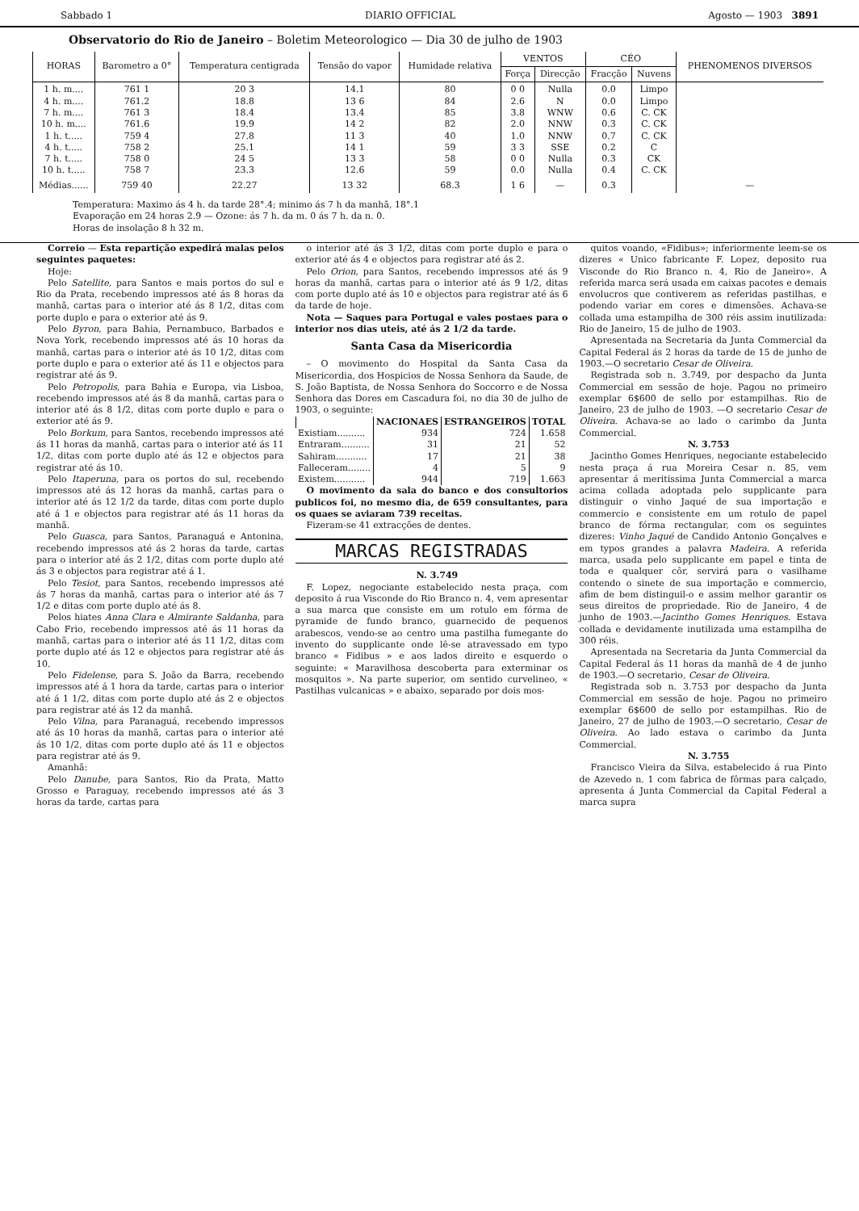Sabbado 1 DIARIO OFFICIAL Agosto — 1903 3891
Observatorio do Rio de Janeiro – Boletim Meteorologico — Dia 30 de julho de 1903
| HORAS | Barometro a 0° | Temperatura centigrada | Tensão do vapor | Humidade relativa | VENTOS | | CÉO | | PHENOMENOS DIVERSOS |
| --- | --- | --- | --- | --- | --- | --- | --- | --- | --- |
| | | | | | Força | Direcção | Fracção | Nuvens | |
| 1 h. m.... 4 h. m.... 7 h. m.... 10 h. m.... 1 h. t..... 4 h. t..... 7 h. t..... 10 h. t..... | 761 1 761.2 761 3 761.6 759 4 758 2 758 0 758 7 | 20 3 18.8 18.4 19.9 27.8 25.1 24 5 23.3 | 14.1 13 6 13.4 14 2 11 3 14 1 13 3 12.6 | 80 84 85 82 40 59 58 59 | 0 0 2.6 3.8 2.0 1.0 3 3 0 0 0.0 | Nulla N WNW NNW NNW SSE Nulla Nulla | 0.0 0.0 0.6 0.3 0.7 0.2 0.3 0.4 | Limpo Limpo C. CK C. CK C. CK C CK C. CK | |
| Médias...... | 759 40 | 22.27 | 13 32 | 68.3 | 1 6 | — | 0.3 | | — |
Temperatura: Maximo ás 4 h. da tarde 28°.4; minimo ás 7 h da manhã, 18°.1
Evaporação em 24 horas 2.9 — Ozone: ás 7 h. da m. 0 ás 7 h. da n. 0.
Horas de insolação 8 h 32 m.
Correio — Esta repartição expedirá malas pelos seguintes paquetes:
Hoje:
Pelo Satellite, para Santos e mais portos do sul e Rio da Prata, recebendo impressos até ás 8 horas da manhã, cartas para o interior até ás 8 1/2, ditas com porte duplo e para o exterior até ás 9.
Pelo Byron, para Bahia, Pernambuco, Barbados e Nova York, recebendo impressos até ás 10 horas da manhã, cartas para o interior até ás 10 1/2, ditas com porte duplo e para o exterior até ás 11 e objectos para registrar até ás 9.
Pelo Petropolis, para Bahia e Europa, via Lisboa, recebendo impressos até ás 8 da manhã, cartas para o interior até ás 8 1/2, ditas com porte duplo e para o exterior até ás 9.
Pelo Borkum, para Santos, recebendo impressos até ás 11 horas da manhã, cartas para o interior até ás 11 1/2, ditas com porte duplo até ás 12 e objectos para registrar até ás 10.
Pelo Itaperuna, para os portos do sul, recebendo impressos até ás 12 horas da manhã, cartas para o interior até ás 12 1/2 da tarde, ditas com porte duplo até á 1 e objectos para registrar até ás 11 horas da manhã.
Pelo Guasca, para Santos, Paranaguá e Antonina, recebendo impressos até ás 2 horas da tarde, cartas para o interior até ás 2 1/2, ditas com porte duplo até ás 3 e objectos para registrar até á 1.
Pelo Tesiot, para Santos, recebendo impressos até ás 7 horas da manhã, cartas para o interior até ás 7 1/2 e ditas com porte duplo até ás 8.
Pelos hiates Anna Clara e Almirante Saldanha, para Cabo Frio, recebendo impressos até ás 11 horas da manhã, cartas para o interior até ás 11 1/2, ditas com porte duplo até ás 12 e objectos para registrar até ás 10.
Pelo Fidelense, para S. João da Barra, recebendo impressos até á 1 hora da tarde, cartas para o interior até á 1 1/2, ditas com porte duplo até ás 2 e objectos para registrar até ás 12 da manhã.
Pelo Vilna, para Paranaguá, recebendo impressos até ás 10 horas da manhã, cartas para o interior até ás 10 1/2, ditas com porte duplo até ás 11 e objectos para registrar até ás 9.
Amanhã:
Pelo Danube, para Santos, Rio da Prata, Matto Grosso e Paraguay, recebendo impressos até ás 3 horas da tarde, cartas para
o interior até ás 3 1/2, ditas com porte duplo e para o exterior até ás 4 e objectos para registrar até ás 2.
Pelo Orion, para Santos, recebendo impressos até ás 9 horas da manhã, cartas para o interior até ás 9 1/2, ditas com porte duplo até ás 10 e objectos para registrar até ás 6 da tarde de hoje.
Nota — Saques para Portugal e vales postaes para o interior nos dias uteis, até ás 2 1/2 da tarde.
Santa Casa da Misericordia
– O movimento do Hospital da Santa Casa da Misericordia, dos Hospicios de Nossa Senhora da Saude, de S. João Baptista, de Nossa Senhora do Soccorro e de Nossa Senhora das Dores em Cascadura foi, no dia 30 de julho de 1903, o seguinte:
| | NACIONAES | ESTRANGEIROS | TOTAL |
| --- | --- | --- | --- |
| Existiam.......... | 934 | 724 | 1.658 |
| Entraram.......... | 31 | 21 | 52 |
| Sahiram........... | 17 | 21 | 38 |
| Falleceram........ | 4 | 5 | 9 |
| Existem........... | 944 | 719 | 1.663 |
O movimento da sala do banco e dos consultorios publicos foi, no mesmo dia, de 659 consultantes, para os quaes se aviaram 739 receitas.
Fizeram-se 41 extracções de dentes.
MARCAS REGISTRADAS
N. 3.749
F. Lopez, negociante estabelecido nesta praça, com deposito á rua Visconde do Rio Branco n. 4, vem apresentar a sua marca que consiste em um rotulo em fórma de pyramide de fundo branco, guarnecido de pequenos arabescos, vendo-se ao centro uma pastilha fumegante do invento do supplicante onde lê-se atravessado em typo branco « Fidibus » e aos lados direito e esquerdo o seguinte: « Maravilhosa descoberta para exterminar os mosquitos ». Na parte superior, om sentido curvelineo, « Pastilhas vulcanicas » e abaixo, separado por dois mos-
quitos voando, «Fidibus»; inferiormente leem-se os dizeres « Unico fabricante F. Lopez, deposito rua Visconde do Rio Branco n. 4, Rio de Janeiro». A referida marca será usada em caixas pacotes e demais envolucros que contiverem as referidas pastilhas, e podendo variar em cores e dimensões. Achava-se collada uma estampilha de 300 réis assim inutilizada: Rio de Janeiro, 15 de julho de 1903.
Apresentada na Secretaria da Junta Commercial da Capital Federal ás 2 horas da tarde de 15 de junho de 1903.—O secretario Cesar de Oliveira.
Registrada sob n. 3.749, por despacho da Junta Commercial em sessão de hoje. Pagou no primeiro exemplar 6$600 de sello por estampilhas. Rio de Janeiro, 23 de julho de 1903. —O secretario Cesar de Oliveira. Achava-se ao lado o carimbo da Junta Commercial.
N. 3.753
Jacintho Gomes Henriques, negociante estabelecido nesta praça á rua Moreira Cesar n. 85, vem apresentar á meritissima Junta Commercial a marca acima collada adoptada pelo supplicante para distinguir o vinho Jaqué de sua importação e commercio e consistente em um rotulo de papel branco de fórma rectangular, com os seguintes dizeres: Vinho Jaqué de Candido Antonio Gonçalves e em typos grandes a palavra Madeira. A referida marca, usada pelo supplicante em papel e tinta de toda e qualquer côr, servirá para o vasilhame contendo o sinete de sua importação e commercio, afim de bem distinguil-o e assim melhor garantir os seus direitos de propriedade. Rio de Janeiro, 4 de junho de 1903.—Jacintho Gomes Henriques. Estava collada e devidamente inutilizada uma estampilha de 300 réis.
Apresentada na Secretaria da Junta Commercial da Capital Federal ás 11 horas da manhã de 4 de junho de 1903.—O secretario, Cesar de Oliveira.
Registrada sob n. 3.753 por despacho da Junta Commercial em sessão de hoje. Pagou no primeiro exemplar 6$600 de sello por estampilhas. Rio de Janeiro, 27 de julho de 1903.—O secretario, Cesar de Oliveira. Ao lado estava o carimbo da Junta Commercial.
N. 3.755
Francisco Vieira da Silva, estabelecido á rua Pinto de Azevedo n. 1 com fabrica de fôrmas para calçado, apresenta á Junta Commercial da Capital Federal a marca supra